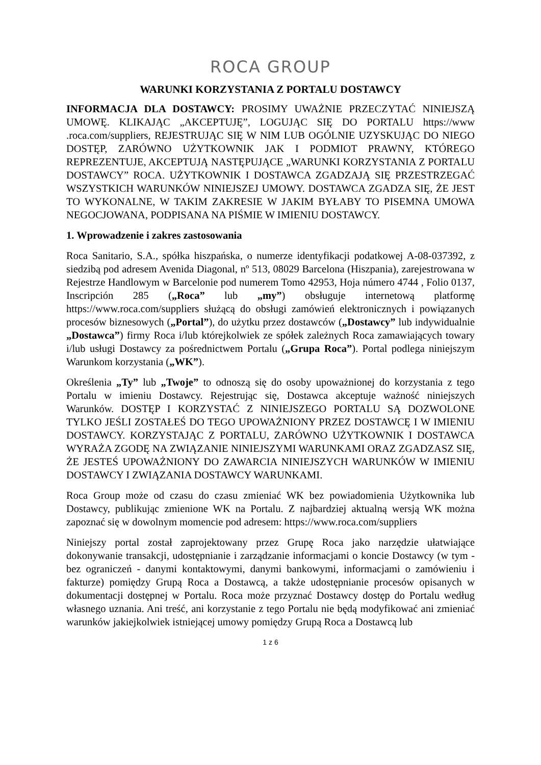ROCA GROUP
WARUNKI KORZYSTANIA Z PORTALU DOSTAWCY
INFORMACJA DLA DOSTAWCY: PROSIMY UWAŻNIE PRZECZYTAĆ NINIEJSZĄ UMOWĘ. KLIKAJĄC „AKCEPTUJĘ”, LOGUJĄC SIĘ DO PORTALU https://www .roca.com/suppliers, REJESTRUJĄC SIĘ W NIM LUB OGÓLNIE UZYSKUJĄC DO NIEGO DOSTĘP, ZARÓWNO UŻYTKOWNIK JAK I PODMIOT PRAWNY, KTÓREGO REPREZENTUJE, AKCEPTUJĄ NASTĘPUJĄCE „WARUNKI KORZYSTANIA Z PORTALU DOSTAWCY” ROCA. UŻYTKOWNIK I DOSTAWCA ZGADZAJĄ SIĘ PRZESTRZEGAĆ WSZYSTKICH WARUNKÓW NINIEJSZEJ UMOWY. DOSTAWCA ZGADZA SIĘ, ŻE JEST TO WYKONALNE, W TAKIM ZAKRESIE W JAKIM BYŁABY TO PISEMNA UMOWA NEGOCJOWANA, PODPISANA NA PIŚMIE W IMIENIU DOSTAWCY.
1. Wprowadzenie i zakres zastosowania
Roca Sanitario, S.A., spółka hiszpańska, o numerze identyfikacji podatkowej A-08-037392, z siedzibą pod adresem Avenida Diagonal, nº 513, 08029 Barcelona (Hiszpania), zarejestrowana w Rejestrze Handlowym w Barcelonie pod numerem Tomo 42953, Hoja número 4744 , Folio 0137, Inscripción 285 („Roca” lub „my”) obsługuje internetową platformę https://www.roca.com/suppliers służącą do obsługi zamówień elektronicznych i powiązanych procesów biznesowych („Portal”), do użytku przez dostawców („Dostawcy” lub indywidualnie „Dostawca”) firmy Roca i/lub którejkolwiek ze spółek zależnych Roca zamawiających towary i/lub usługi Dostawcy za pośrednictwem Portalu („Grupa Roca”). Portal podlega niniejszym Warunkom korzystania („WK”).
Określenia „Ty” lub „Twoje” to odnoszą się do osoby upoważnionej do korzystania z tego Portalu w imieniu Dostawcy. Rejestrując się, Dostawca akceptuje ważność niniejszych Warunków. DOSTĘP I KORZYSTAĆ Z NINIEJSZEGO PORTALU SĄ DOZWOLONE TYLKO JEŚLI ZOSTAŁEŚ DO TEGO UPOWAŻNIONY PRZEZ DOSTAWCĘ I W IMIENIU DOSTAWCY. KORZYSTAJĄC Z PORTALU, ZARÓWNO UŻYTKOWNIK I DOSTAWCA WYRAŻA ZGODĘ NA ZWIĄZANIE NINIEJSZYMI WARUNKAMI ORAZ ZGADZASZ SIĘ, ŻE JESTEŚ UPOWAŻNIONY DO ZAWARCIA NINIEJSZYCH WARUNKÓW W IMIENIU DOSTAWCY I ZWIĄZANIA DOSTAWCY WARUNKAMI.
Roca Group może od czasu do czasu zmieniać WK bez powiadomienia Użytkownika lub Dostawcy, publikując zmienione WK na Portalu. Z najbardziej aktualną wersją WK można zapoznać się w dowolnym momencie pod adresem: https://www.roca.com/suppliers
Niniejszy portal został zaprojektowany przez Grupę Roca jako narzędzie ułatwiające dokonywanie transakcji, udostępnianie i zarządzanie informacjami o koncie Dostawcy (w tym - bez ograniczeń - danymi kontaktowymi, danymi bankowymi, informacjami o zamówieniu i fakturze) pomiędzy Grupą Roca a Dostawcą, a także udostępnianie procesów opisanych w dokumentacji dostępnej w Portalu. Roca może przyznać Dostawcy dostęp do Portalu według własnego uznania. Ani treść, ani korzystanie z tego Portalu nie będą modyfikować ani zmieniać warunków jakiejkolwiek istniejącej umowy pomiędzy Grupą Roca a Dostawcą lub
1 z 6